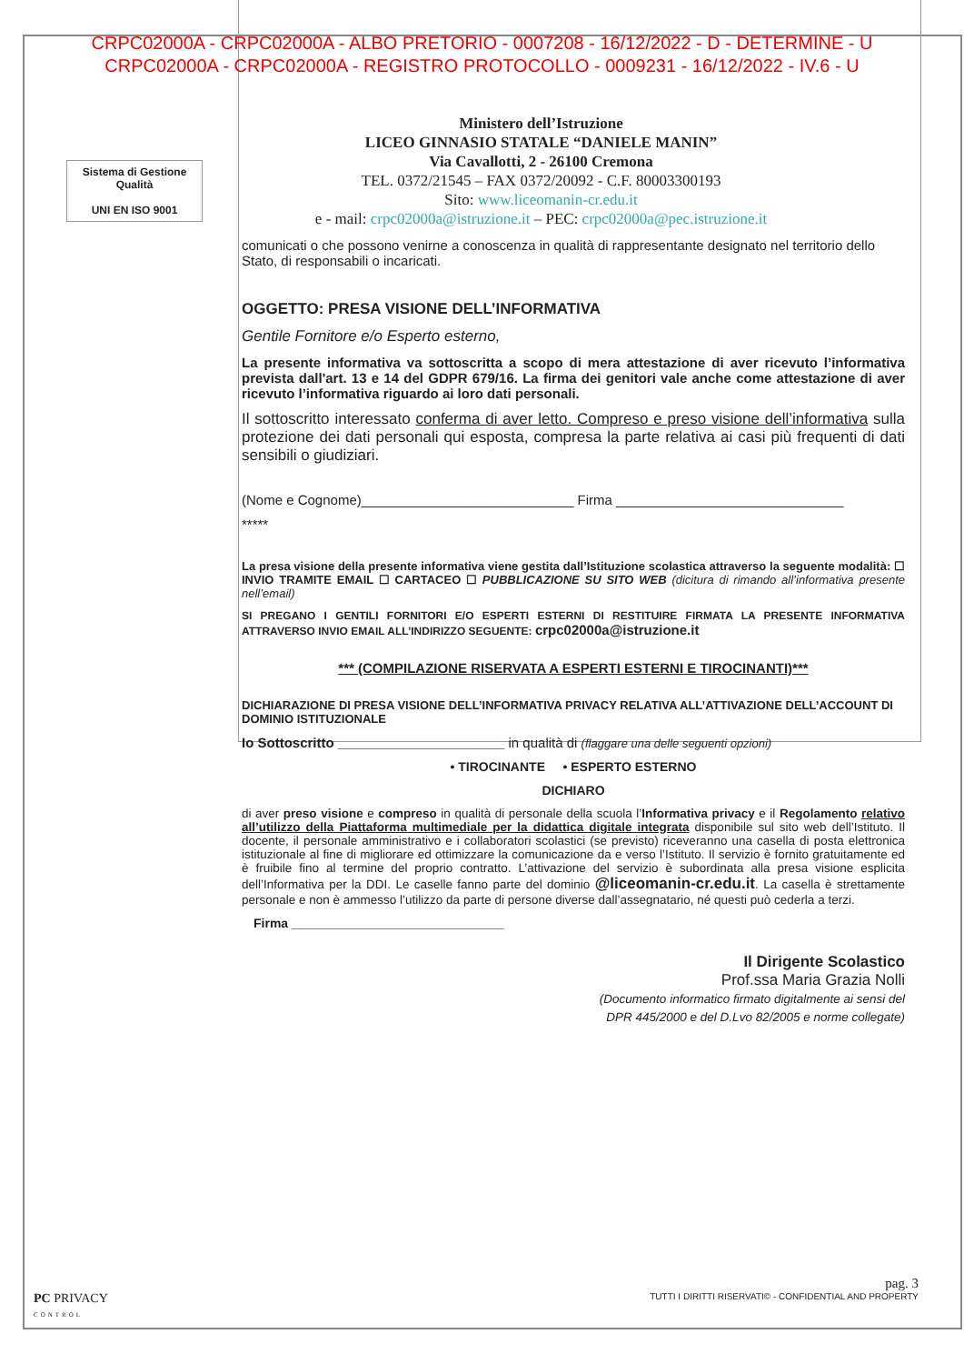CRPC02000A - CRPC02000A - ALBO PRETORIO - 0007208 - 16/12/2022 - D - DETERMINE - U
CRPC02000A - CRPC02000A - REGISTRO PROTOCOLLO - 0009231 - 16/12/2022 - IV.6 - U
Sistema di Gestione
Qualità
UNI EN ISO 9001
Ministero dell’Istruzione
LICEO GINNASIO STATALE “DANIELE MANIN”
Via Cavallotti, 2 - 26100 Cremona
TEL. 0372/21545 – FAX 0372/20092 - C.F. 80003300193
Sito: www.liceomanin-cr.edu.it
e - mail: crpc02000a@istruzione.it – PEC: crpc02000a@pec.istruzione.it
comunicati o che possono venirne a conoscenza in qualità di rappresentante designato nel territorio dello Stato, di responsabili o incaricati.
OGGETTO: PRESA VISIONE DELL’INFORMATIVA
Gentile Fornitore e/o Esperto esterno,
La presente informativa va sottoscritta a scopo di mera attestazione di aver ricevuto l’informativa prevista dall'art. 13 e 14 del GDPR 679/16. La firma dei genitori vale anche come attestazione di aver ricevuto l’informativa riguardo ai loro dati personali.
Il sottoscritto interessato conferma di aver letto. Compreso e preso visione dell’informativa sulla protezione dei dati personali qui esposta, compresa la parte relativa ai casi più frequenti di dati sensibili o giudiziari.
(Nome e Cognome)____________________________ Firma ______________________________
*****
La presa visione della presente informativa viene gestita dall’Istituzione scolastica attraverso la seguente modalità: ☐ INVIO TRAMITE EMAIL ☐ CARTACEO ☐ PUBBLICAZIONE SU SITO WEB (dicitura di rimando all’informativa presente nell’email)
SI PREGANO I GENTILI FORNITORI E/O ESPERTI ESTERNI DI RESTITUIRE FIRMATA LA PRESENTE INFORMATIVA ATTRAVERSO INVIO EMAIL ALL’INDIRIZZO SEGUENTE: crpc02000a@istruzione.it
*** (COMPILAZIONE RISERVATA A ESPERTI ESTERNI E TIROCINANTI)***
DICHIARAZIONE DI PRESA VISIONE DELL’INFORMATIVA PRIVACY RELATIVA ALL’ATTIVAZIONE DELL’ACCOUNT DI DOMINIO ISTITUZIONALE
Io Sottoscritto ______________________ in qualità di (flaggare una delle seguenti opzioni)
• TIROCINANTE • ESPERTO ESTERNO
DICHIARO
di aver preso visione e compreso in qualità di personale della scuola l’Informativa privacy e il Regolamento relativo all’utilizzo della Piattaforma multimediale per la didattica digitale integrata disponibile sul sito web dell’Istituto. Il docente, il personale amministrativo e i collaboratori scolastici (se previsto) riceveranno una casella di posta elettronica istituzionale al fine di migliorare ed ottimizzare la comunicazione da e verso l’Istituto. Il servizio è fornito gratuitamente ed è fruibile fino al termine del proprio contratto. L’attivazione del servizio è subordinata alla presa visione esplicita dell’Informativa per la DDI. Le caselle fanno parte del dominio @liceomanin-cr.edu.it. La casella è strettamente personale e non è ammesso l’utilizzo da parte di persone diverse dall’assegnatario, né questi può cederla a terzi.
Firma ______________________________
Il Dirigente Scolastico
Prof.ssa Maria Grazia Nolli
(Documento informatico firmato digitalmente ai sensi del
DPR 445/2000 e del D.Lvo 82/2005 e norme collegate)
PC PRIVACY
CONTROL
pag. 3
TUTTI I DIRITTI RISERVATI© - CONFIDENTIAL AND PROPERTY